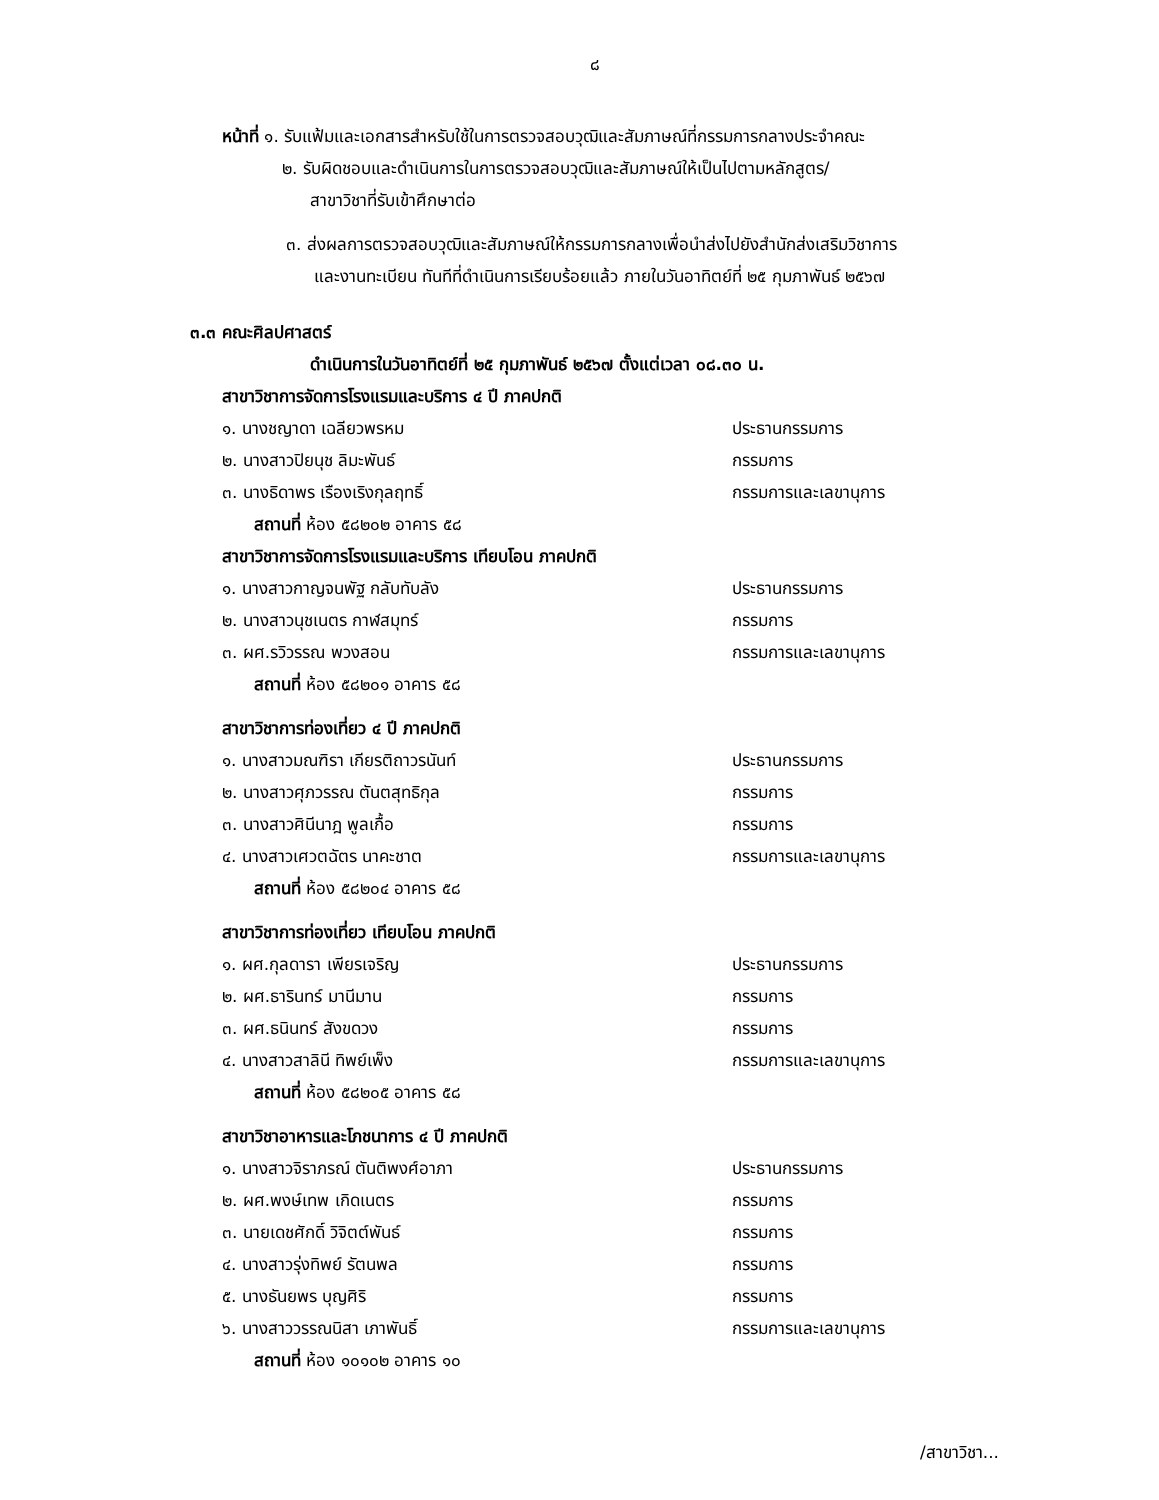๘
หน้าที่ ๑. รับแฟ้มและเอกสารสำหรับใช้ในการตรวจสอบวุฒิและสัมภาษณ์ที่กรรมการกลางประจำคณะ
๒. รับผิดชอบและดำเนินการในการตรวจสอบวุฒิและสัมภาษณ์ให้เป็นไปตามหลักสูตร/
สาขาวิชาที่รับเข้าศึกษาต่อ
๓. ส่งผลการตรวจสอบวุฒิและสัมภาษณ์ให้กรรมการกลางเพื่อนำส่งไปยังสำนักส่งเสริมวิชาการ
และงานทะเบียน ทันทีที่ดำเนินการเรียบร้อยแล้ว ภายในวันอาทิตย์ที่ ๒๕ กุมภาพันธ์ ๒๕๖๗
๓.๓ คณะศิลปศาสตร์
ดำเนินการในวันอาทิตย์ที่ ๒๕ กุมภาพันธ์ ๒๕๖๗ ตั้งแต่เวลา ๐๘.๓๐ น.
สาขาวิชาการจัดการโรงแรมและบริการ ๔ ปี ภาคปกติ
๑. นางชญาดา เฉลียวพรหม ประธานกรรมการ
๒. นางสาวปิยนุช ลิมะพันธ์ กรรมการ
๓. นางธิดาพร เรืองเริงกุลฤทธิ์ กรรมการและเลขานุการ
สถานที่ ห้อง ๕๘๒๐๒ อาคาร ๕๘
สาขาวิชาการจัดการโรงแรมและบริการ เทียบโอน ภาคปกติ
๑. นางสาวกาญจนพัฐ กลับทับลัง ประธานกรรมการ
๒. นางสาวนุชเนตร กาฬสมุทร์ กรรมการ
๓. ผศ.รวิวรรณ พวงสอน กรรมการและเลขานุการ
สถานที่ ห้อง ๕๘๒๐๑ อาคาร ๕๘
สาขาวิชาการท่องเที่ยว ๔ ปี ภาคปกติ
๑. นางสาวมณฑิรา เกียรติถาวรนันท์ ประธานกรรมการ
๒. นางสาวศุภวรรณ ตันตสุทธิกุล กรรมการ
๓. นางสาวศินีนาฎ พูลเกื้อ กรรมการ
๔. นางสาวเศวตฉัตร นาคะชาต กรรมการและเลขานุการ
สถานที่ ห้อง ๕๘๒๐๔ อาคาร ๕๘
สาขาวิชาการท่องเที่ยว เทียบโอน ภาคปกติ
๑. ผศ.กุลดารา เพียรเจริญ ประธานกรรมการ
๒. ผศ.ธารินทร์ มานีมาน กรรมการ
๓. ผศ.ธนินทร์ สังขดวง กรรมการ
๔. นางสาวสาลินี ทิพย์เพ็ง กรรมการและเลขานุการ
สถานที่ ห้อง ๕๘๒๐๕ อาคาร ๕๘
สาขาวิชาอาหารและโภชนาการ ๔ ปี ภาคปกติ
๑. นางสาวจิราภรณ์ ตันติพงศ์อาภา ประธานกรรมการ
๒. ผศ.พงษ์เทพ เกิดเนตร กรรมการ
๓. นายเดชศักดิ์ วิจิตต์พันธ์ กรรมการ
๔. นางสาวรุ่งทิพย์ รัตนพล กรรมการ
๕. นางธันยพร บุญศิริ กรรมการ
๖. นางสาววรรณนิสา เภาพันธิ์ กรรมการและเลขานุการ
สถานที่ ห้อง ๑๐๑๐๒ อาคาร ๑๐
/สาขาวิชา...